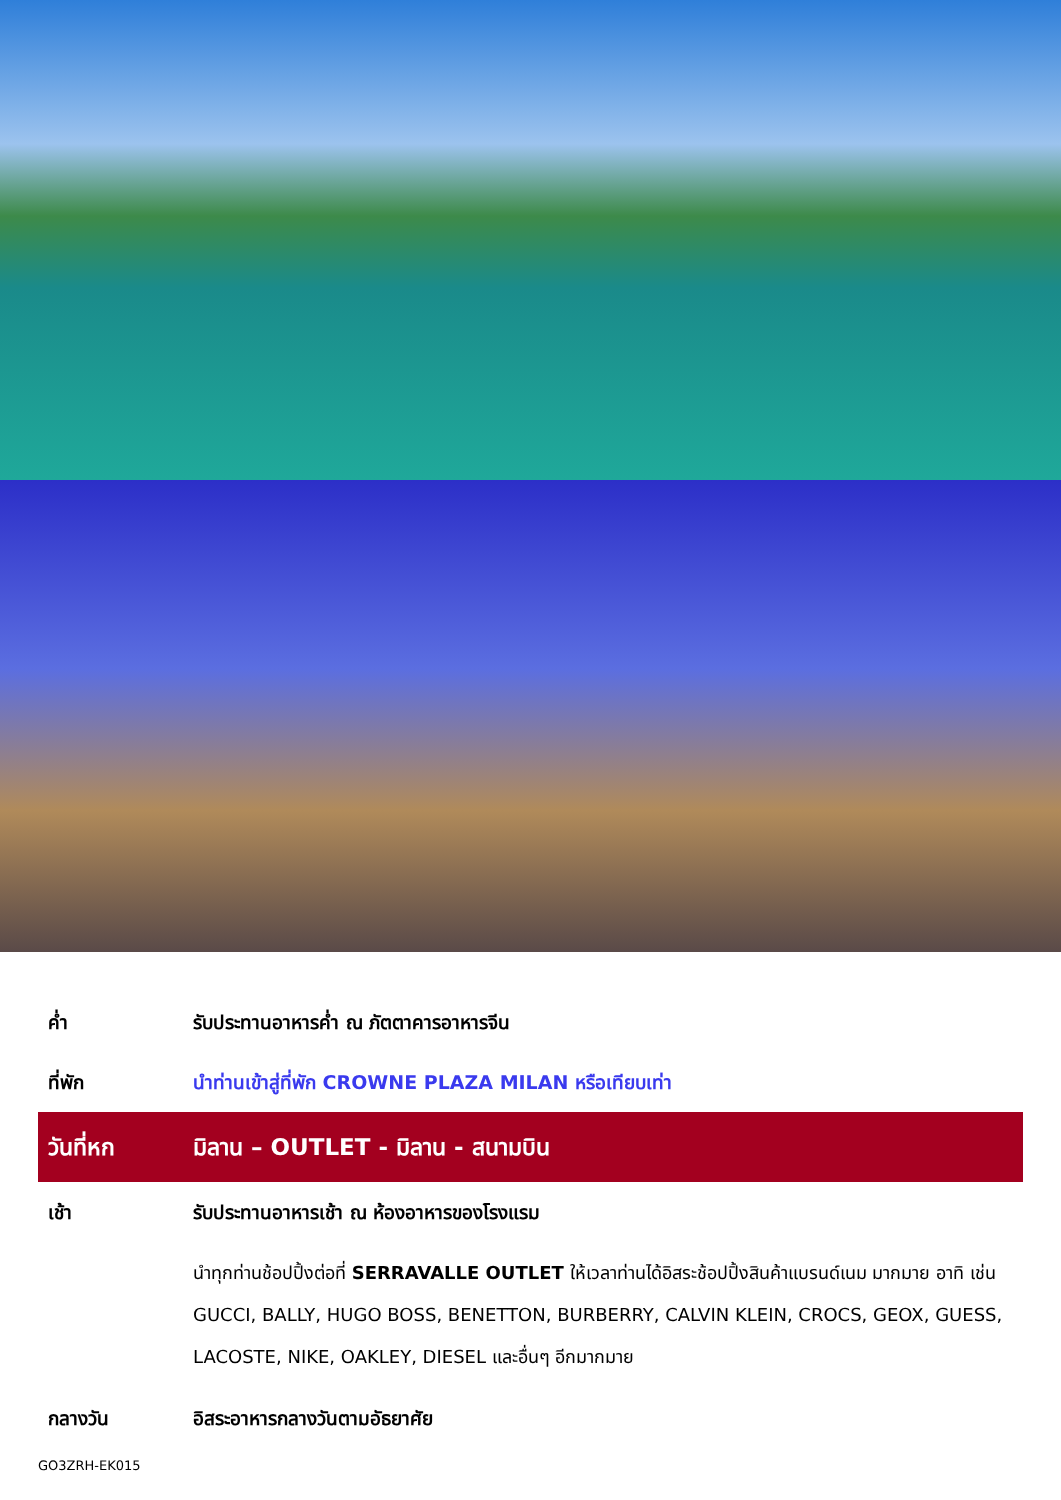ค่ำ รับประทานอาหารค่ำ ณ ภัตตาคารอาหารจีน
ที่พัก นำท่านเข้าสู่ที่พัก CROWNE PLAZA MILAN หรือเทียบเท่า
วันที่หก มิลาน – OUTLET - มิลาน - สนามบิน
เช้า รับประทานอาหารเช้า ณ ห้องอาหารของโรงแรม
นำทุกท่านช้อปปิ้งต่อที่ SERRAVALLE OUTLET ให้เวลาท่านได้อิสระช้อปปิ้งสินค้าแบรนด์เนม มากมาย อาทิ เช่น GUCCI, BALLY, HUGO BOSS, BENETTON, BURBERRY, CALVIN KLEIN, CROCS, GEOX, GUESS, LACOSTE, NIKE, OAKLEY, DIESEL และอื่นๆ อีกมากมาย
กลางวัน อิสระอาหารกลางวันตามอัธยาศัย
GO3ZRH-EK015